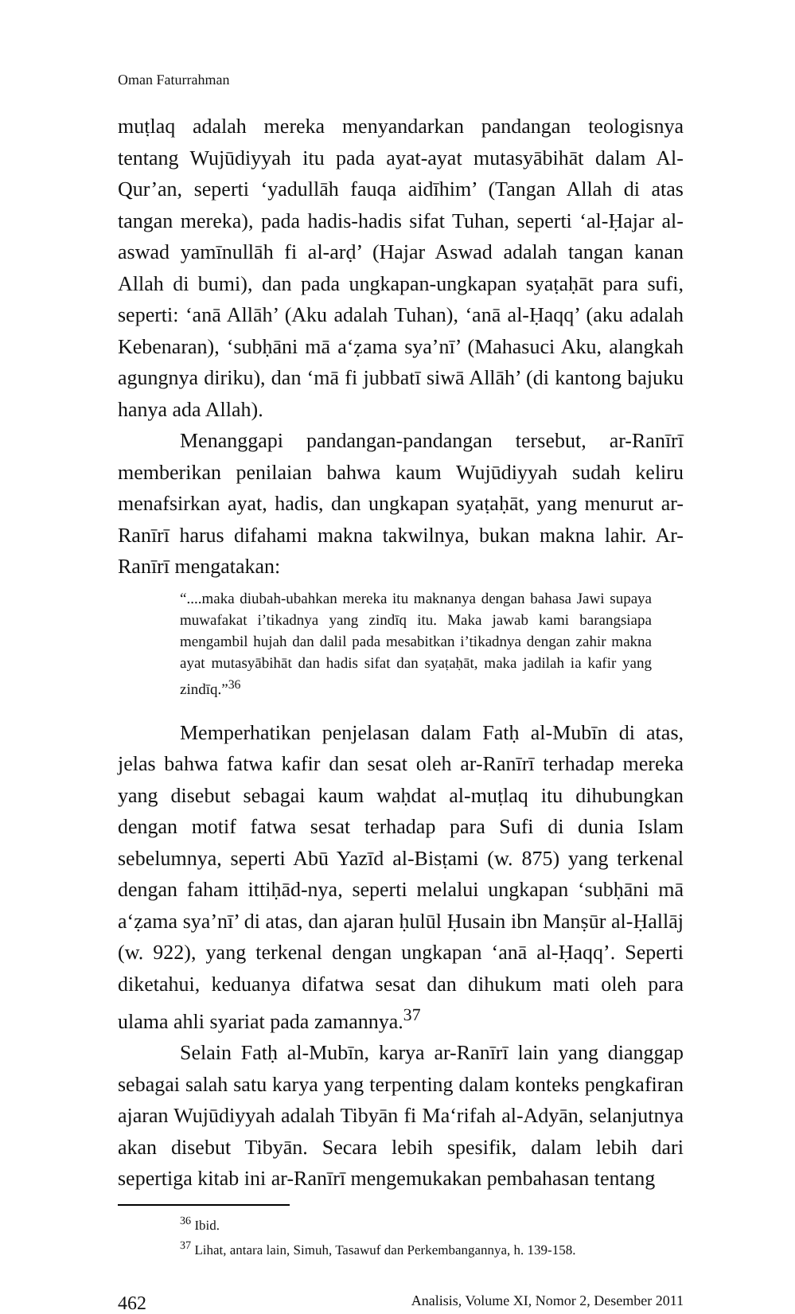Oman Faturrahman
muṭlaq adalah mereka menyandarkan pandangan teologisnya tentang Wujūdiyyah itu pada ayat-ayat mutasyābihāt dalam Al-Qur’an, seperti ‘yadullāh fauqa aidīhim’ (Tangan Allah di atas tangan mereka), pada hadis-hadis sifat Tuhan, seperti ‘al-Ḥajar al-aswad yamīnullāh fi al-arḍ’ (Hajar Aswad adalah tangan kanan Allah di bumi), dan pada ungkapan-ungkapan syaṭaḥāt para sufi, seperti: ‘anā Allāh’ (Aku adalah Tuhan), ‘anā al-Ḥaqq’ (aku adalah Kebenaran), ‘subḥāni mā a‘ẓama sya’nī’ (Mahasuci Aku, alangkah agungnya diriku), dan ‘mā fi jubbatī siwā Allāh’ (di kantong bajuku hanya ada Allah).
Menanggapi pandangan-pandangan tersebut, ar-Ranīrī memberikan penilaian bahwa kaum Wujūdiyyah sudah keliru menafsirkan ayat, hadis, dan ungkapan syaṭaḥāt, yang menurut ar-Ranīrī harus difahami makna takwilnya, bukan makna lahir. Ar-Ranīrī mengatakan:
“....maka diubah-ubahkan mereka itu maknanya dengan bahasa Jawi supaya muwafakat i’tikadnya yang zindīq itu. Maka jawab kami barangsiapa mengambil hujah dan dalil pada mesabitkan i’tikadnya dengan zahir makna ayat mutasyābihāt dan hadis sifat dan syaṭaḥāt, maka jadilah ia kafir yang zindīq.”<sup>36</sup>
Memperhatikan penjelasan dalam Fatḥ al-Mubīn di atas, jelas bahwa fatwa kafir dan sesat oleh ar-Ranīrī terhadap mereka yang disebut sebagai kaum waḥdat al-muṭlaq itu dihubungkan dengan motif fatwa sesat terhadap para Sufi di dunia Islam sebelumnya, seperti Abū Yazīd al-Bisṭami (w. 875) yang terkenal dengan faham ittiḥād-nya, seperti melalui ungkapan ‘subḥāni mā a‘ẓama sya’nī’ di atas, dan ajaran ḥulūl Ḥusain ibn Manṣūr al-Ḥallāj (w. 922), yang terkenal dengan ungkapan ‘anā al-Ḥaqq’. Seperti diketahui, keduanya difatwa sesat dan dihukum mati oleh para ulama ahli syariat pada zamannya.<sup>37</sup>
Selain Fatḥ al-Mubīn, karya ar-Ranīrī lain yang dianggap sebagai salah satu karya yang terpenting dalam konteks pengkafiran ajaran Wujūdiyyah adalah Tibyān fi Ma‘rifah al-Adyān, selanjutnya akan disebut Tibyān. Secara lebih spesifik, dalam lebih dari sepertiga kitab ini ar-Ranīrī mengemukakan pembahasan tentang
<sup>36</sup> Ibid.
<sup>37</sup> Lihat, antara lain, Simuh, Tasawuf dan Perkembangannya, h. 139-158.
462 Analisis, Volume XI, Nomor 2, Desember 2011